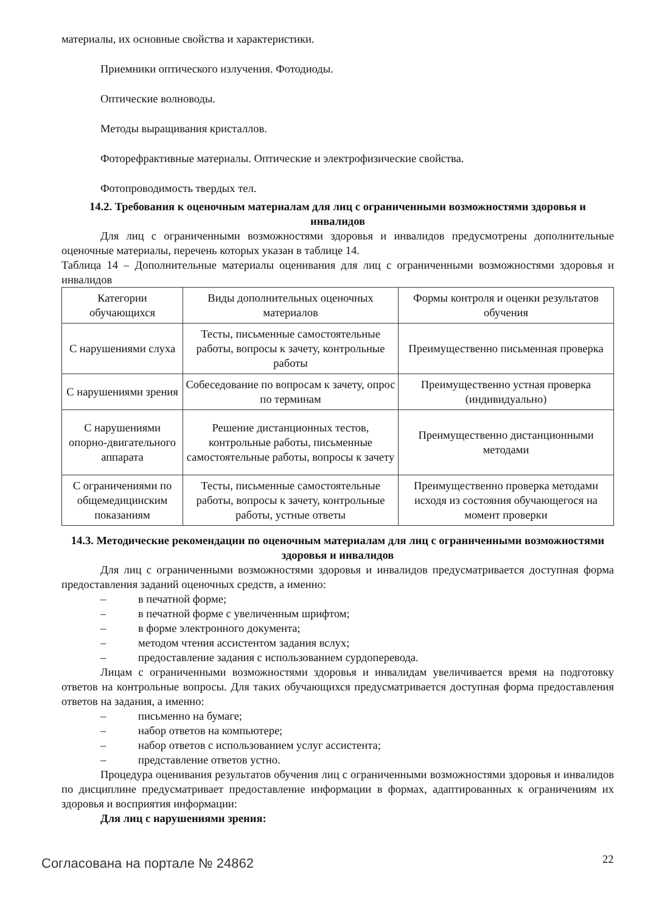материалы, их основные свойства и характеристики.
Приемники оптического излучения. Фотодиоды.
Оптические волноводы.
Методы выращивания кристаллов.
Фоторефрактивные материалы. Оптические и электрофизические свойства.
Фотопроводимость твердых тел.
14.2. Требования к оценочным материалам для лиц с ограниченными возможностями здоровья и инвалидов
Для лиц с ограниченными возможностями здоровья и инвалидов предусмотрены дополнительные оценочные материалы, перечень которых указан в таблице 14.
Таблица 14 – Дополнительные материалы оценивания для лиц с ограниченными возможностями здоровья и инвалидов
| Категории обучающихся | Виды дополнительных оценочных материалов | Формы контроля и оценки результатов обучения |
| С нарушениями слуха | Тесты, письменные самостоятельные работы, вопросы к зачету, контрольные работы | Преимущественно письменная проверка |
| С нарушениями зрения | Собеседование по вопросам к зачету, опрос по терминам | Преимущественно устная проверка (индивидуально) |
| С нарушениями опорно-двигательного аппарата | Решение дистанционных тестов, контрольные работы, письменные самостоятельные работы, вопросы к зачету | Преимущественно дистанционными методами |
| С ограничениями по общемедицинским показаниям | Тесты, письменные самостоятельные работы, вопросы к зачету, контрольные работы, устные ответы | Преимущественно проверка методами исходя из состояния обучающегося на момент проверки |
14.3. Методические рекомендации по оценочным материалам для лиц с ограниченными возможностями здоровья и инвалидов
Для лиц с ограниченными возможностями здоровья и инвалидов предусматривается доступная форма предоставления заданий оценочных средств, а именно:
– в печатной форме;
– в печатной форме с увеличенным шрифтом;
– в форме электронного документа;
– методом чтения ассистентом задания вслух;
– предоставление задания с использованием сурдоперевода.
Лицам с ограниченными возможностями здоровья и инвалидам увеличивается время на подготовку ответов на контрольные вопросы. Для таких обучающихся предусматривается доступная форма предоставления ответов на задания, а именно:
– письменно на бумаге;
– набор ответов на компьютере;
– набор ответов с использованием услуг ассистента;
– представление ответов устно.
Процедура оценивания результатов обучения лиц с ограниченными возможностями здоровья и инвалидов по дисциплине предусматривает предоставление информации в формах, адаптированных к ограничениям их здоровья и восприятия информации:
Для лиц с нарушениями зрения:
Согласована на портале № 24862 22